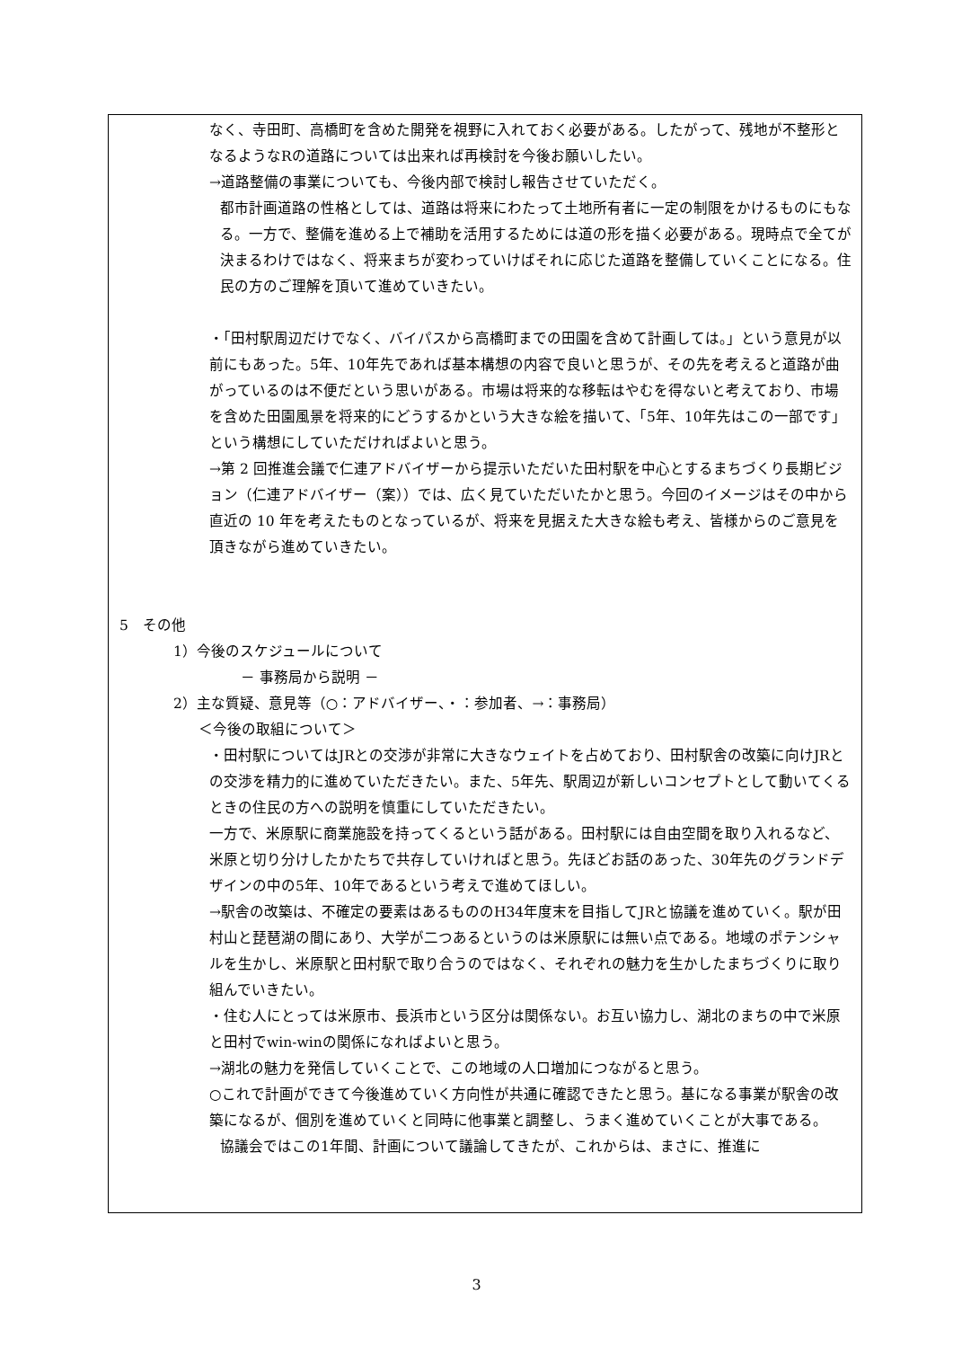なく、寺田町、高橋町を含めた開発を視野に入れておく必要がある。したがって、残地が不整形となるようなRの道路については出来れば再検討を今後お願いしたい。
→道路整備の事業についても、今後内部で検討し報告させていただく。
都市計画道路の性格としては、道路は将来にわたって土地所有者に一定の制限をかけるものにもなる。一方で、整備を進める上で補助を活用するためには道の形を描く必要がある。現時点で全てが決まるわけではなく、将来まちが変わっていけばそれに応じた道路を整備していくことになる。住民の方のご理解を頂いて進めていきたい。
・「田村駅周辺だけでなく、バイパスから高橋町までの田園を含めて計画しては。」という意見が以前にもあった。5年、10年先であれば基本構想の内容で良いと思うが、その先を考えると道路が曲がっているのは不便だという思いがある。市場は将来的な移転はやむを得ないと考えており、市場を含めた田園風景を将来的にどうするかという大きな絵を描いて、「5年、10年先はこの一部です」という構想にしていただければよいと思う。
→第 2 回推進会議で仁連アドバイザーから提示いただいた田村駅を中心とするまちづくり長期ビジョン（仁連アドバイザー（案））では、広く見ていただいたかと思う。今回のイメージはその中から直近の 10 年を考えたものとなっているが、将来を見据えた大きな絵も考え、皆様からのご意見を頂きながら進めていきたい。
5　その他
1）今後のスケジュールについて
－ 事務局から説明 －
2）主な質疑、意見等（○：アドバイザー、・：参加者、→：事務局）
＜今後の取組について＞
・田村駅についてはJRとの交渉が非常に大きなウェイトを占めており、田村駅舎の改築に向けJRとの交渉を精力的に進めていただきたい。また、5年先、駅周辺が新しいコンセプトとして動いてくるときの住民の方への説明を慎重にしていただきたい。
一方で、米原駅に商業施設を持ってくるという話がある。田村駅には自由空間を取り入れるなど、米原と切り分けしたかたちで共存していければと思う。先ほどお話のあった、30年先のグランドデザインの中の5年、10年であるという考えで進めてほしい。
→駅舎の改築は、不確定の要素はあるもののH34年度末を目指してJRと協議を進めていく。駅が田村山と琵琶湖の間にあり、大学が二つあるというのは米原駅には無い点である。地域のポテンシャルを生かし、米原駅と田村駅で取り合うのではなく、それぞれの魅力を生かしたまちづくりに取り組んでいきたい。
・住む人にとっては米原市、長浜市という区分は関係ない。お互い協力し、湖北のまちの中で米原と田村でwin-winの関係になればよいと思う。
→湖北の魅力を発信していくことで、この地域の人口増加につながると思う。
○これで計画ができて今後進めていく方向性が共通に確認できたと思う。基になる事業が駅舎の改築になるが、個別を進めていくと同時に他事業と調整し、うまく進めていくことが大事である。
協議会ではこの1年間、計画について議論してきたが、これからは、まさに、推進に
3